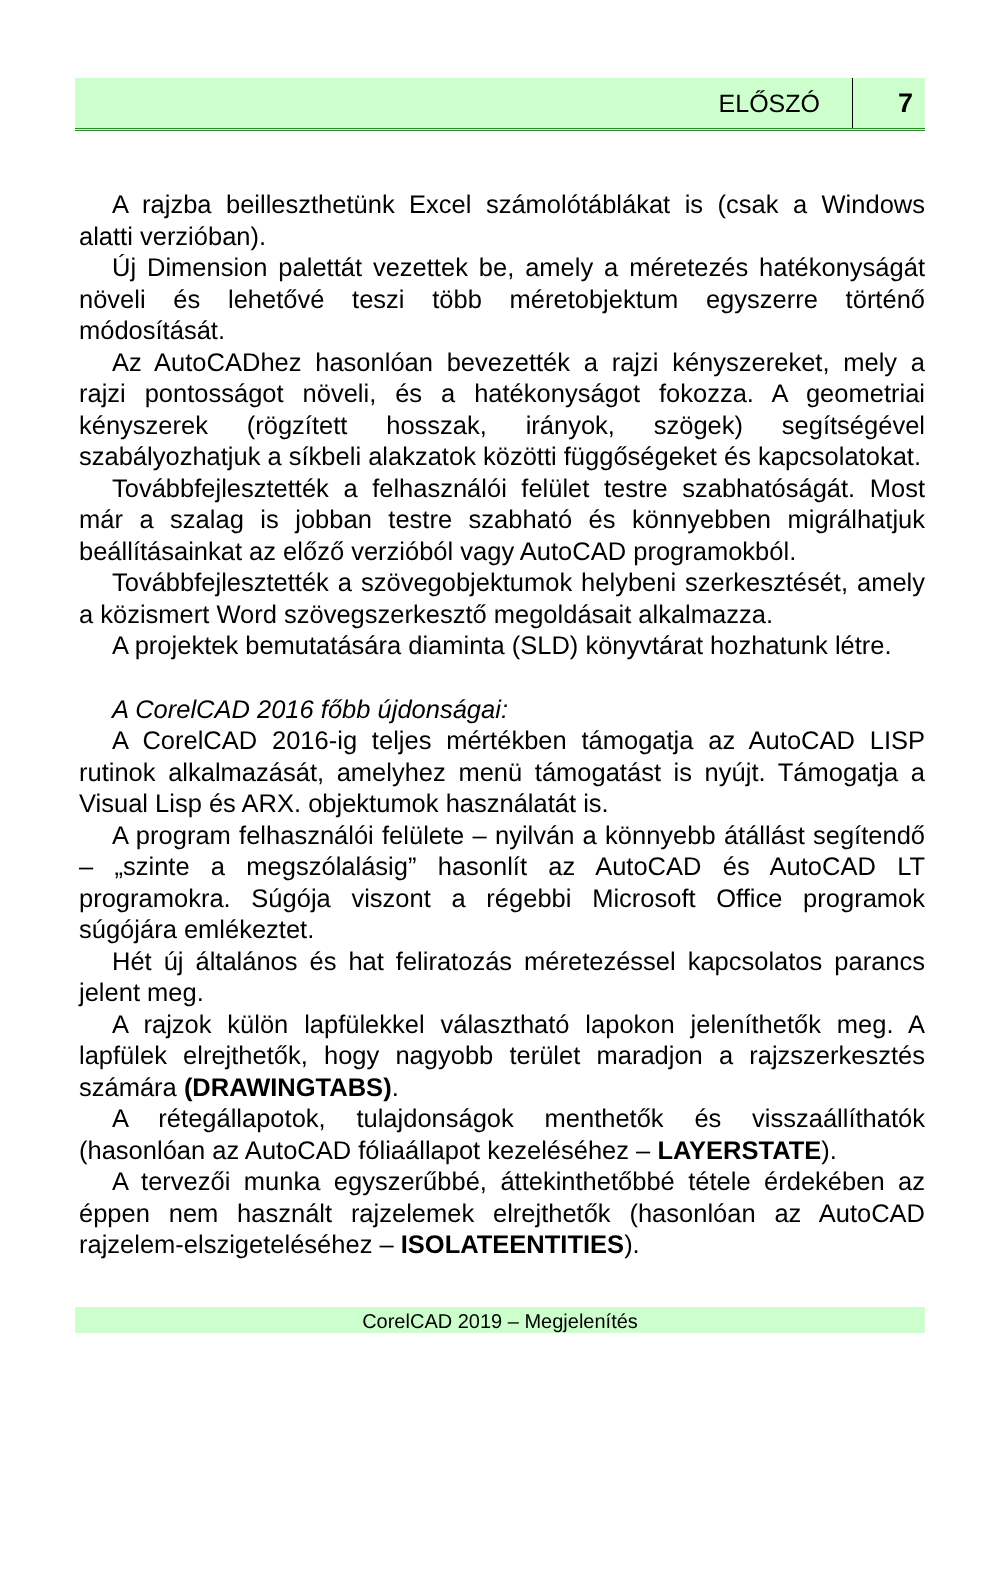ELŐSZÓ 7
A rajzba beilleszthetünk Excel számolótáblákat is (csak a Windows alatti verzióban).
Új Dimension palettát vezettek be, amely a méretezés hatékonyságát növeli és lehetővé teszi több méretobjektum egyszerre történő módosítását.
Az AutoCADhez hasonlóan bevezették a rajzi kényszereket, mely a rajzi pontosságot növeli, és a hatékonyságot fokozza. A geometriai kényszerek (rögzített hosszak, irányok, szögek) segítségével szabályozhatjuk a síkbeli alakzatok közötti függőségeket és kapcsolatokat.
Továbbfejlesztették a felhasználói felület testre szabhatóságát. Most már a szalag is jobban testre szabható és könnyebben migrálhatjuk beállításainkat az előző verzióból vagy AutoCAD programokból.
Továbbfejlesztették a szövegobjektumok helybeni szerkesztését, amely a közismert Word szövegszerkesztő megoldásait alkalmazza.
A projektek bemutatására diaminta (SLD) könyvtárat hozhatunk létre.
A CorelCAD 2016 főbb újdonságai:
A CorelCAD 2016-ig teljes mértékben támogatja az AutoCAD LISP rutinok alkalmazását, amelyhez menü támogatást is nyújt. Támogatja a Visual Lisp és ARX. objektumok használatát is.
A program felhasználói felülete – nyilván a könnyebb átállást segítendő – „szinte a megszólalásig” hasonlít az AutoCAD és AutoCAD LT programokra. Súgója viszont a régebbi Microsoft Office programok súgójára emlékeztet.
Hét új általános és hat feliratozás méretezéssel kapcsolatos parancs jelent meg.
A rajzok külön lapfülekkel választható lapokon jeleníthetők meg. A lapfülek elrejthetők, hogy nagyobb terület maradjon a rajzszerkesztés számára (DRAWINGTABS).
A rétegállapotok, tulajdonságok menthetők és visszaállíthatók (hasonlóan az AutoCAD fóliaállapot kezeléséhez – LAYERSTATE).
A tervezői munka egyszerűbbé, áttekinthetőbbé tétele érdekében az éppen nem használt rajzelemek elrejthetők (hasonlóan az AutoCAD rajzelem-elszigeteléséhez – ISOLATEENTITIES).
CorelCAD 2019 – Megjelenítés